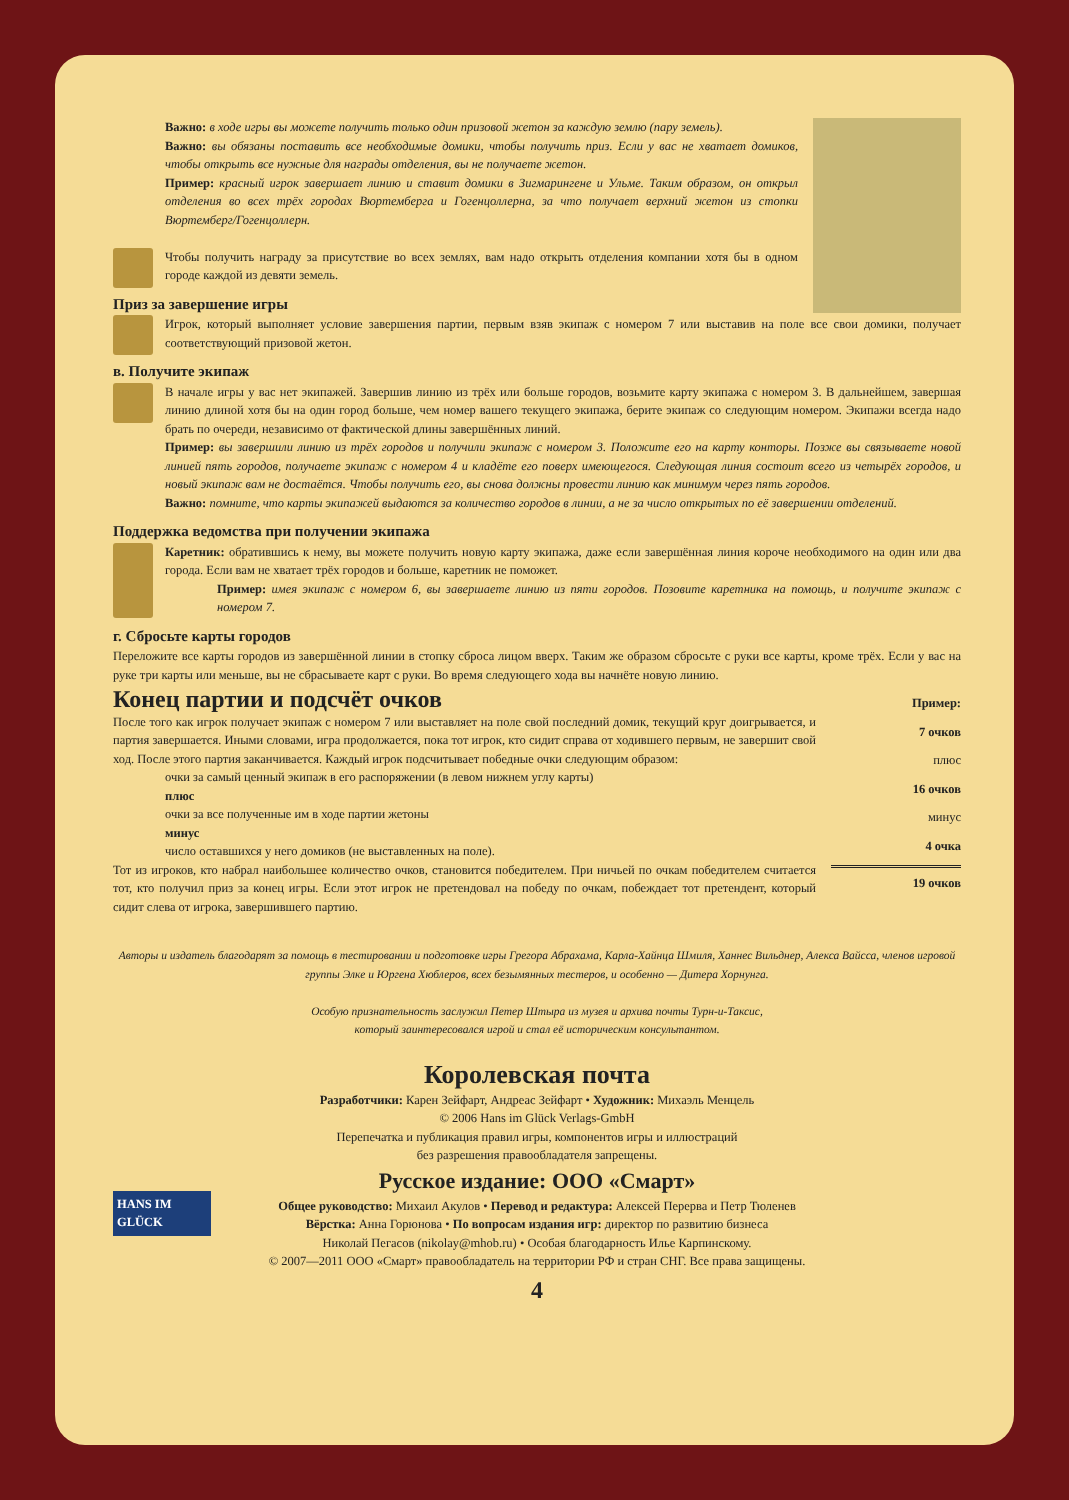Важно: в ходе игры вы можете получить только один призовой жетон за каждую землю (пару земель).
Важно: вы обязаны поставить все необходимые домики, чтобы получить приз. Если у вас не хватает домиков, чтобы открыть все нужные для награды отделения, вы не получаете жетон.
Пример: красный игрок завершает линию и ставит домики в Зигмарингене и Ульме. Таким образом, он открыл отделения во всех трёх городах Вюртемберга и Гогенцоллерна, за что получает верхний жетон из стопки Вюртемберг/Гогенцоллерн.
Чтобы получить награду за присутствие во всех землях, вам надо открыть отделения компании хотя бы в одном городе каждой из девяти земель.
Приз за завершение игры
Игрок, который выполняет условие завершения партии, первым взяв экипаж с номером 7 или выставив на поле все свои домики, получает соответствующий призовой жетон.
в. Получите экипаж
В начале игры у вас нет экипажей. Завершив линию из трёх или больше городов, возьмите карту экипажа с номером 3. В дальнейшем, завершая линию длиной хотя бы на один город больше, чем номер вашего текущего экипажа, берите экипаж со следующим номером. Экипажи всегда надо брать по очереди, независимо от фактической длины завершённых линий.
Пример: вы завершили линию из трёх городов и получили экипаж с номером 3. Положите его на карту конторы. Позже вы связываете новой линией пять городов, получаете экипаж с номером 4 и кладёте его поверх имеющегося. Следующая линия состоит всего из четырёх городов, и новый экипаж вам не достаётся. Чтобы получить его, вы снова должны провести линию как минимум через пять городов.
Важно: помните, что карты экипажей выдаются за количество городов в линии, а не за число открытых по её завершении отделений.
Поддержка ведомства при получении экипажа
Каретник: обратившись к нему, вы можете получить новую карту экипажа, даже если завершённая линия короче необходимого на один или два города. Если вам не хватает трёх городов и больше, каретник не поможет.
Пример: имея экипаж с номером 6, вы завершаете линию из пяти городов. Позовите каретника на помощь, и получите экипаж с номером 7.
г. Сбросьте карты городов
Переложите все карты городов из завершённой линии в стопку сброса лицом вверх. Таким же образом сбросьте с руки все карты, кроме трёх. Если у вас на руке три карты или меньше, вы не сбрасываете карт с руки. Во время следующего хода вы начнёте новую линию.
Пример:
7 очков
плюс
16 очков
минус
4 очка
19 очков
Конец партии и подсчёт очков
После того как игрок получает экипаж с номером 7 или выставляет на поле свой последний домик, текущий круг доигрывается, и партия завершается. Иными словами, игра продолжается, пока тот игрок, кто сидит справа от ходившего первым, не завершит свой ход. После этого партия заканчивается. Каждый игрок подсчитывает победные очки следующим образом:
очки за самый ценный экипаж в его распоряжении (в левом нижнем углу карты)
плюс
очки за все полученные им в ходе партии жетоны
минус
число оставшихся у него домиков (не выставленных на поле).
Тот из игроков, кто набрал наибольшее количество очков, становится победителем. При ничьей по очкам победителем считается тот, кто получил приз за конец игры. Если этот игрок не претендовал на победу по очкам, побеждает тот претендент, который сидит слева от игрока, завершившего партию.
Авторы и издатель благодарят за помощь в тестировании и подготовке игры Грегора Абрахама, Карла-Хайнца Шмиля, Ханнес Вильднер, Алекса Вайсса, членов игровой группы Элке и Юргена Хюблеров, всех безымянных тестеров, и особенно — Дитера Хорнунга.
Особую признательность заслужил Петер Штыра из музея и архива почты Турн-и-Таксис,
который заинтересовался игрой и стал её историческим консультантом.
Королевская почта
Разработчики: Карен Зейфарт, Андреас Зейфарт • Художник: Михаэль Менцель
© 2006 Hans im Glück Verlags-GmbH
Перепечатка и публикация правил игры, компонентов игры и иллюстраций
без разрешения правообладателя запрещены.
Русское издание: ООО «Смарт»
Общее руководство: Михаил Акулов • Перевод и редактура: Алексей Перерва и Петр Тюленев
Вёрстка: Анна Горюнова • По вопросам издания игр: директор по развитию бизнеса
Николай Пегасов (nikolay@mhob.ru) • Особая благодарность Илье Карпинскому.
© 2007—2011 ООО «Смарт» правообладатель на территории РФ и стран СНГ. Все права защищены.
HANS IM GLÜCK
4